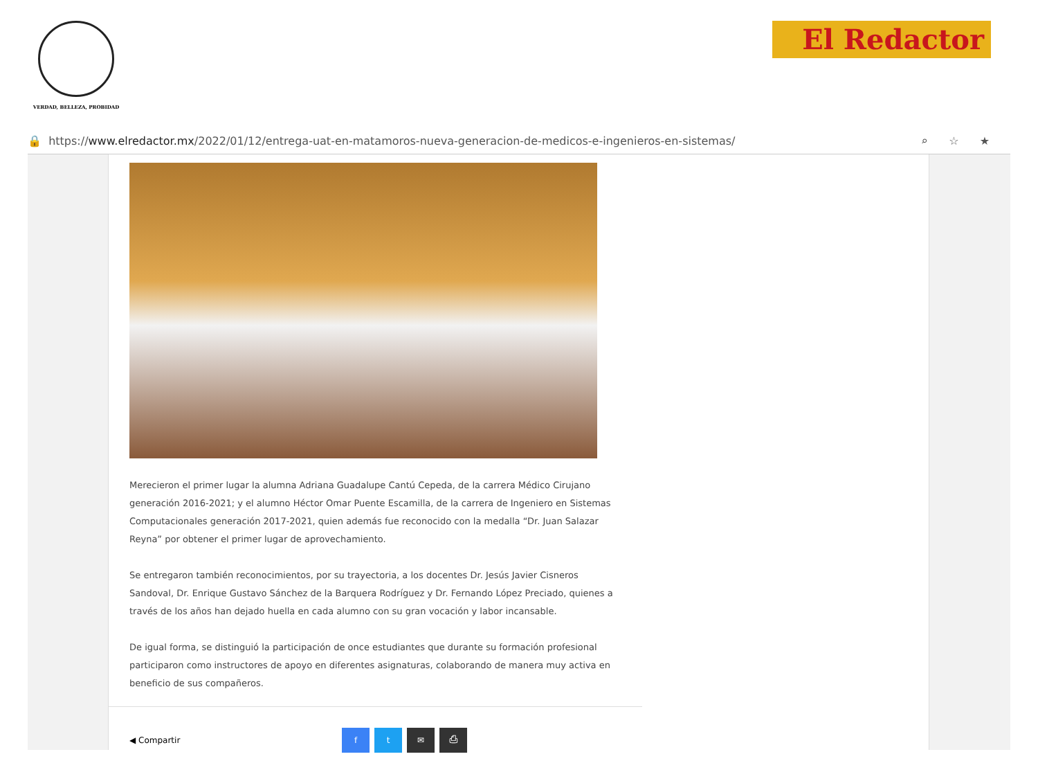VERDAD, BELLEZA, PROBIDAD
El Redactor
🔒 https:// www.elredactor.mx /2022/01/12/entrega-uat-en-matamoros-nueva-generacion-de-medicos-e-ingenieros-en-sistemas/ ⌕☆★
Merecieron el primer lugar la alumna Adriana Guadalupe Cantú Cepeda, de la carrera Médico Cirujano generación 2016-2021; y el alumno Héctor Omar Puente Escamilla, de la carrera de Ingeniero en Sistemas Computacionales generación 2017-2021, quien además fue reconocido con la medalla “Dr. Juan Salazar Reyna” por obtener el primer lugar de aprovechamiento.
Se entregaron también reconocimientos, por su trayectoria, a los docentes Dr. Jesús Javier Cisneros Sandoval, Dr. Enrique Gustavo Sánchez de la Barquera Rodríguez y Dr. Fernando López Preciado, quienes a través de los años han dejado huella en cada alumno con su gran vocación y labor incansable.
De igual forma, se distinguió la participación de once estudiantes que durante su formación profesional participaron como instructores de apoyo en diferentes asignaturas, colaborando de manera muy activa en beneficio de sus compañeros.
◀ Compartir ft ✉ ⎙